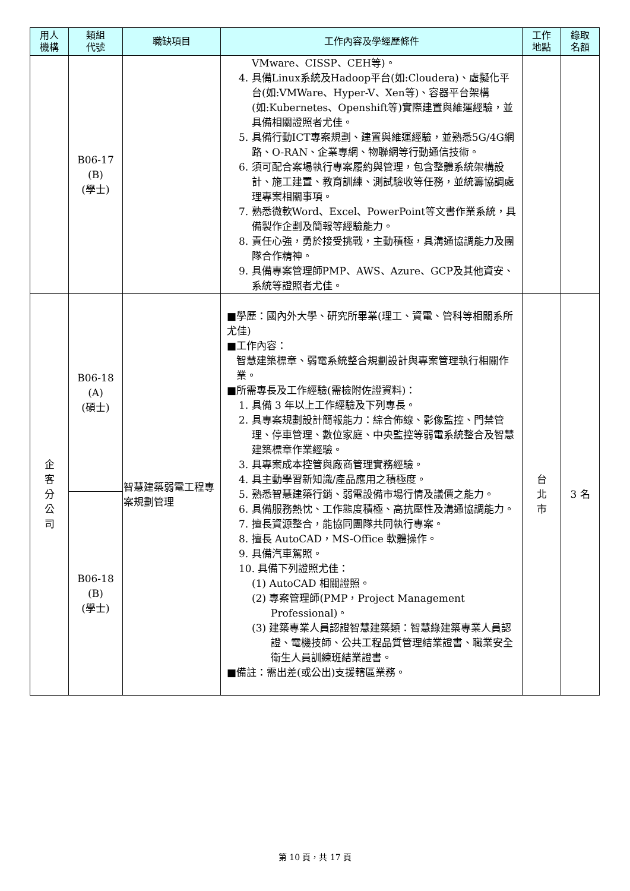| 用人 機構 | 類組 代號 | 職缺項目 | 工作內容及學經歷條件 | 工作 地點 | 錄取 名額 |
| --- | --- | --- | --- | --- | --- |
| | B06-17 (B) (學士) | | VMware、CISSP、CEH等)。 4. 具備Linux系統及Hadoop平台(如:Cloudera)、虛擬化平台(如:VMWare、Hyper-V、Xen等)、容器平台架構(如:Kubernetes、Openshift等)實際建置與維運經驗，並具備相關證照者尤佳。 5. 具備行動ICT專案規劃、建置與維運經驗，並熟悉5G/4G網路、O-RAN、企業專網、物聯網等行動通信技術。 6. 須可配合案場執行專案履約與管理，包含整體系統架構設計、施工建置、教育訓練、測試驗收等任務，並統籌協調處理專案相關事項。 7. 熟悉微軟Word、Excel、PowerPoint等文書作業系統，具備製作企劃及簡報等經驗能力。 8. 責任心強，勇於接受挑戰，主動積極，具溝通協調能力及團隊合作精神。 9. 具備專案管理師PMP、AWS、Azure、GCP及其他資安、系統等證照者尤佳。 | | |
| 企 客 分 公 司 | B06-18 (A) (碩士) | 智慧建築弱電工程專案規劃管理 | ■學歷：國內外大學、研究所畢業(理工、資電、管科等相關系所尤佳) ■工作內容： 智慧建築標章、弱電系統整合規劃設計與專案管理執行相關作業。 ■所需專長及工作經驗(需檢附佐證資料)： 1. 具備 3 年以上工作經驗及下列專長。 2. 具專案規劃設計簡報能力：綜合佈線、影像監控、門禁管理、停車管理、數位家庭、中央監控等弱電系統整合及智慧建築標章作業經驗。 3. 具專案成本控管與廠商管理實務經驗。 4. 具主動學習新知識/產品應用之積極度。 5. 熟悉智慧建築行銷、弱電設備市場行情及議價之能力。 6. 具備服務熱忱、工作態度積極、高抗壓性及溝通協調能力。 7. 擅長資源整合，能協同團隊共同執行專案。 8. 擅長 AutoCAD，MS-Office 軟體操作。 9. 具備汽車駕照。 10. 具備下列證照尤佳： (1) AutoCAD 相關證照。 (2) 專案管理師(PMP，Project Management Professional)。 (3) 建築專業人員認證智慧建築類：智慧綠建築專業人員認證、電機技師、公共工程品質管理結業證書、職業安全衛生人員訓練班結業證書。 ■備註：需出差(或公出)支援轄區業務。 | 台 北 市 | 3 名 |
| | B06-18 (B) (學士) | | | | |
第 10 頁，共 17 頁